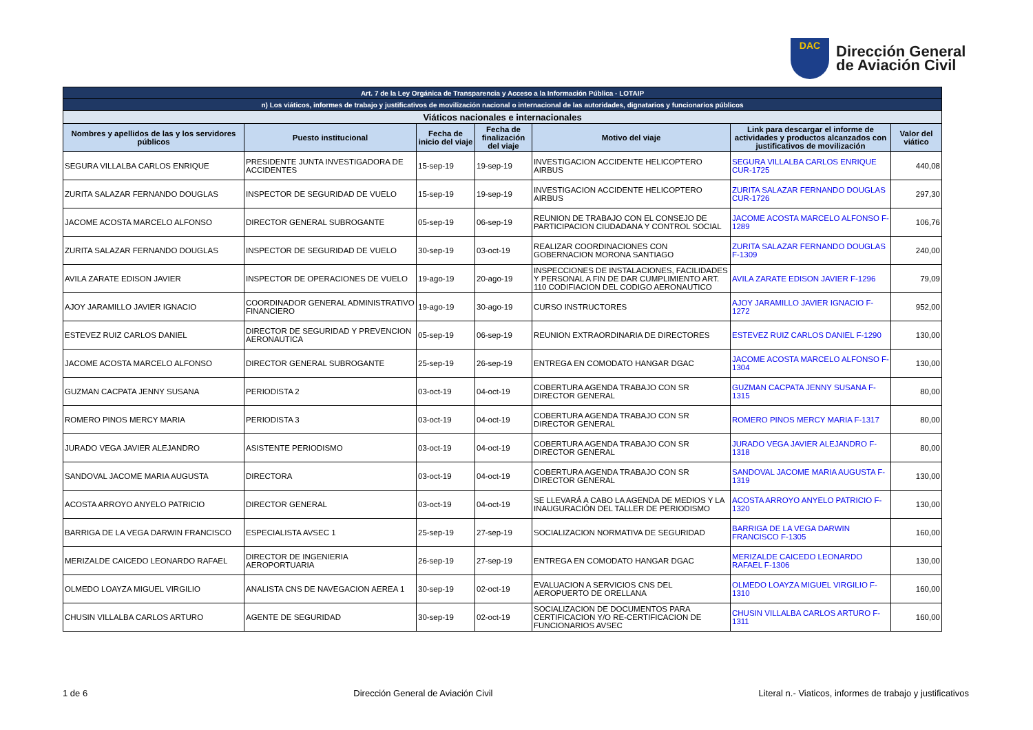DAC
Dirección General
de Aviación Civil
| Art. 7 de la Ley Orgánica de Transparencia y Acceso a la Información Pública - LOTAIP | | | | | | |
| n) Los viáticos, informes de trabajo y justificativos de movilización nacional o internacional de las autoridades, dignatarios y funcionarios públicos | | | | | | |
| Viáticos nacionales e internacionales | | | | | | |
| Nombres y apellidos de las y los servidores públicos | Puesto institucional | Fecha de inicio del viaje | Fecha de finalización del viaje | Motivo del viaje | Link para descargar el informe de actividades y productos alcanzados con justificativos de movilización | Valor del viático |
| SEGURA VILLALBA CARLOS ENRIQUE | PRESIDENTE JUNTA INVESTIGADORA DE ACCIDENTES | 15-sep-19 | 19-sep-19 | INVESTIGACION ACCIDENTE HELICOPTERO AIRBUS | SEGURA VILLALBA CARLOS ENRIQUE CUR-1725 | 440,08 |
| ZURITA SALAZAR FERNANDO DOUGLAS | INSPECTOR DE SEGURIDAD DE VUELO | 15-sep-19 | 19-sep-19 | INVESTIGACION ACCIDENTE HELICOPTERO AIRBUS | ZURITA SALAZAR FERNANDO DOUGLAS CUR-1726 | 297,30 |
| JACOME ACOSTA MARCELO ALFONSO | DIRECTOR GENERAL SUBROGANTE | 05-sep-19 | 06-sep-19 | REUNION DE TRABAJO CON EL CONSEJO DE PARTICIPACION CIUDADANA Y CONTROL SOCIAL | JACOME ACOSTA MARCELO ALFONSO F-1289 | 106,76 |
| ZURITA SALAZAR FERNANDO DOUGLAS | INSPECTOR DE SEGURIDAD DE VUELO | 30-sep-19 | 03-oct-19 | REALIZAR COORDINACIONES CON GOBERNACION MORONA SANTIAGO | ZURITA SALAZAR FERNANDO DOUGLAS F-1309 | 240,00 |
| AVILA ZARATE EDISON JAVIER | INSPECTOR DE OPERACIONES DE VUELO | 19-ago-19 | 20-ago-19 | INSPECCIONES DE INSTALACIONES, FACILIDADES Y PERSONAL A FIN DE DAR CUMPLIMIENTO ART. 110 CODIFIACION DEL CODIGO AERONAUTICO | AVILA ZARATE EDISON JAVIER F-1296 | 79,09 |
| AJOY JARAMILLO JAVIER IGNACIO | COORDINADOR GENERAL ADMINISTRATIVO FINANCIERO | 19-ago-19 | 30-ago-19 | CURSO INSTRUCTORES | AJOY JARAMILLO JAVIER IGNACIO F-1272 | 952,00 |
| ESTEVEZ RUIZ CARLOS DANIEL | DIRECTOR DE SEGURIDAD Y PREVENCION AERONAUTICA | 05-sep-19 | 06-sep-19 | REUNION EXTRAORDINARIA DE DIRECTORES | ESTEVEZ RUIZ CARLOS DANIEL F-1290 | 130,00 |
| JACOME ACOSTA MARCELO ALFONSO | DIRECTOR GENERAL SUBROGANTE | 25-sep-19 | 26-sep-19 | ENTREGA EN COMODATO HANGAR DGAC | JACOME ACOSTA MARCELO ALFONSO F-1304 | 130,00 |
| GUZMAN CACPATA JENNY SUSANA | PERIODISTA 2 | 03-oct-19 | 04-oct-19 | COBERTURA AGENDA TRABAJO CON SR DIRECTOR GENERAL | GUZMAN CACPATA JENNY SUSANA F-1315 | 80,00 |
| ROMERO PINOS MERCY MARIA | PERIODISTA 3 | 03-oct-19 | 04-oct-19 | COBERTURA AGENDA TRABAJO CON SR DIRECTOR GENERAL | ROMERO PINOS MERCY MARIA F-1317 | 80,00 |
| JURADO VEGA JAVIER ALEJANDRO | ASISTENTE PERIODISMO | 03-oct-19 | 04-oct-19 | COBERTURA AGENDA TRABAJO CON SR DIRECTOR GENERAL | JURADO VEGA JAVIER ALEJANDRO F-1318 | 80,00 |
| SANDOVAL JACOME MARIA AUGUSTA | DIRECTORA | 03-oct-19 | 04-oct-19 | COBERTURA AGENDA TRABAJO CON SR DIRECTOR GENERAL | SANDOVAL JACOME MARIA AUGUSTA F-1319 | 130,00 |
| ACOSTA ARROYO ANYELO PATRICIO | DIRECTOR GENERAL | 03-oct-19 | 04-oct-19 | SE LLEVARÁ A CABO LA AGENDA DE MEDIOS Y LA INAUGURACIÓN DEL TALLER DE PERIODISMO | ACOSTA ARROYO ANYELO PATRICIO F-1320 | 130,00 |
| BARRIGA DE LA VEGA DARWIN FRANCISCO | ESPECIALISTA AVSEC 1 | 25-sep-19 | 27-sep-19 | SOCIALIZACION NORMATIVA DE SEGURIDAD | BARRIGA DE LA VEGA DARWIN FRANCISCO F-1305 | 160,00 |
| MERIZALDE CAICEDO LEONARDO RAFAEL | DIRECTOR DE INGENIERIA AEROPORTUARIA | 26-sep-19 | 27-sep-19 | ENTREGA EN COMODATO HANGAR DGAC | MERIZALDE CAICEDO LEONARDO RAFAEL F-1306 | 130,00 |
| OLMEDO LOAYZA MIGUEL VIRGILIO | ANALISTA CNS DE NAVEGACION AEREA 1 | 30-sep-19 | 02-oct-19 | EVALUACION A SERVICIOS CNS DEL AEROPUERTO DE ORELLANA | OLMEDO LOAYZA MIGUEL VIRGILIO F-1310 | 160,00 |
| CHUSIN VILLALBA CARLOS ARTURO | AGENTE DE SEGURIDAD | 30-sep-19 | 02-oct-19 | SOCIALIZACION DE DOCUMENTOS PARA CERTIFICACION Y/O RE-CERTIFICACION DE FUNCIONARIOS AVSEC | CHUSIN VILLALBA CARLOS ARTURO F-1311 | 160,00 |
1 de 6 Dirección General de Aviación Civil Literal n.- Viaticos, informes de trabajo y justificativos